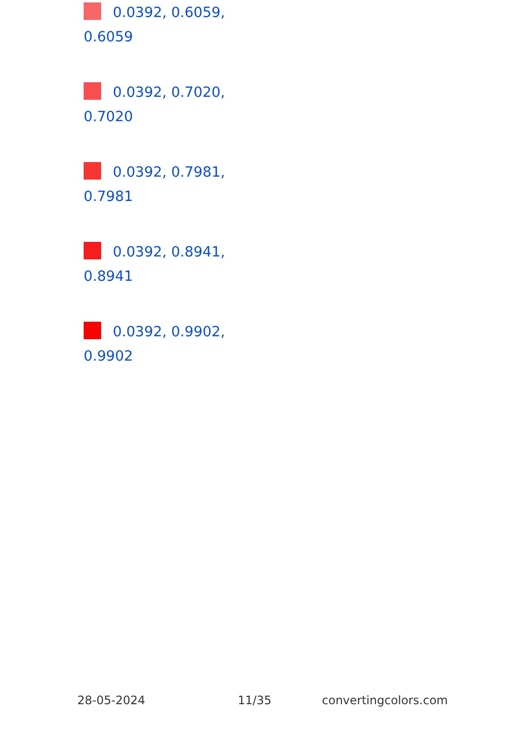0.0392, 0.6059, 0.6059
0.0392, 0.7020, 0.7020
0.0392, 0.7981, 0.7981
0.0392, 0.8941, 0.8941
0.0392, 0.9902, 0.9902
28-05-2024 11/35 convertingcolors.com